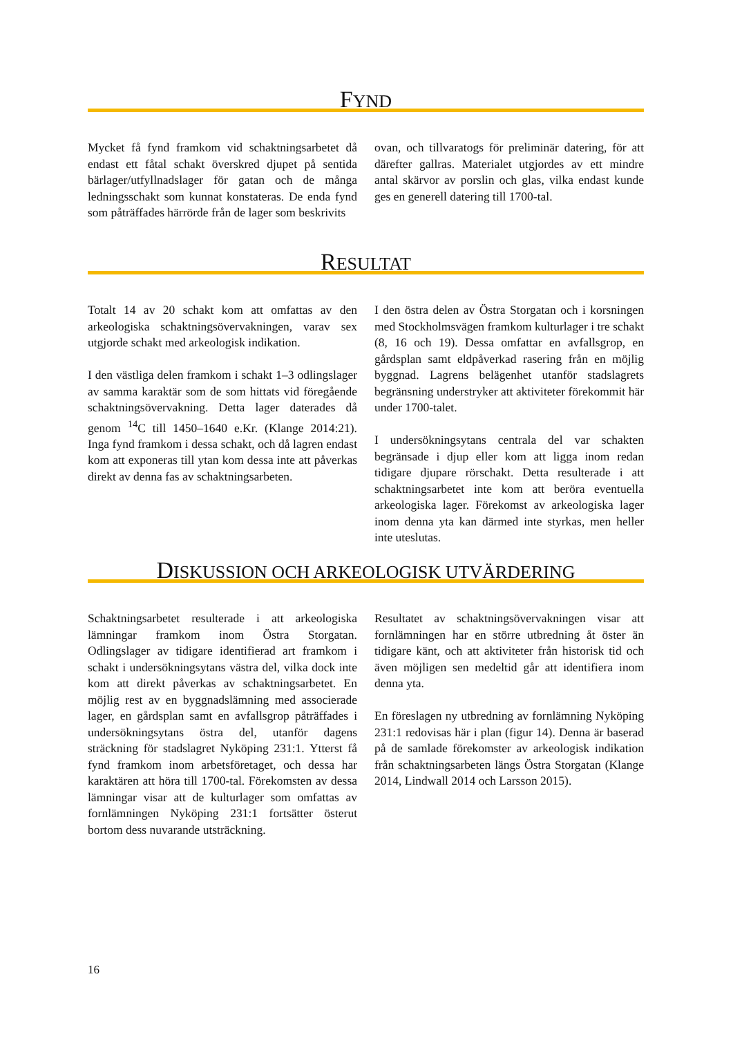FYND
Mycket få fynd framkom vid schaktningsarbetet då endast ett fåtal schakt överskred djupet på sentida bärlager/utfyllnadslager för gatan och de många ledningsschakt som kunnat konstateras. De enda fynd som påträffades härrörde från de lager som beskrivits
ovan, och tillvaratogs för preliminär datering, för att därefter gallras. Materialet utgjordes av ett mindre antal skärvor av porslin och glas, vilka endast kunde ges en generell datering till 1700-tal.
RESULTAT
Totalt 14 av 20 schakt kom att omfattas av den arkeologiska schaktningsövervakningen, varav sex utgjorde schakt med arkeologisk indikation.
I den västliga delen framkom i schakt 1–3 odlingslager av samma karaktär som de som hittats vid föregående schaktningsövervakning. Detta lager daterades då genom <sup>14</sup>C till 1450–1640 e.Kr. (Klange 2014:21). Inga fynd framkom i dessa schakt, och då lagren endast kom att exponeras till ytan kom dessa inte att påverkas direkt av denna fas av schaktningsarbeten.
I den östra delen av Östra Storgatan och i korsningen med Stockholmsvägen framkom kulturlager i tre schakt (8, 16 och 19). Dessa omfattar en avfallsgrop, en gårdsplan samt eldpåverkad rasering från en möjlig byggnad. Lagrens belägenhet utanför stadslagrets begränsning understryker att aktiviteter förekommit här under 1700-talet.
I undersökningsytans centrala del var schakten begränsade i djup eller kom att ligga inom redan tidigare djupare rörschakt. Detta resulterade i att schaktningsarbetet inte kom att beröra eventuella arkeologiska lager. Förekomst av arkeologiska lager inom denna yta kan därmed inte styrkas, men heller inte uteslutas.
DISKUSSION OCH ARKEOLOGISK UTVÄRDERING
Schaktningsarbetet resulterade i att arkeologiska lämningar framkom inom Östra Storgatan. Odlingslager av tidigare identifierad art framkom i schakt i undersökningsytans västra del, vilka dock inte kom att direkt påverkas av schaktningsarbetet. En möjlig rest av en byggnadslämning med associerade lager, en gårdsplan samt en avfallsgrop påträffades i undersökningsytans östra del, utanför dagens sträckning för stadslagret Nyköping 231:1. Ytterst få fynd framkom inom arbetsföretaget, och dessa har karaktären att höra till 1700-tal. Förekomsten av dessa lämningar visar att de kulturlager som omfattas av fornlämningen Nyköping 231:1 fortsätter österut bortom dess nuvarande utsträckning.
Resultatet av schaktningsövervakningen visar att fornlämningen har en större utbredning åt öster än tidigare känt, och att aktiviteter från historisk tid och även möjligen sen medeltid går att identifiera inom denna yta.
En föreslagen ny utbredning av fornlämning Nyköping 231:1 redovisas här i plan (figur 14). Denna är baserad på de samlade förekomster av arkeologisk indikation från schaktningsarbeten längs Östra Storgatan (Klange 2014, Lindwall 2014 och Larsson 2015).
16